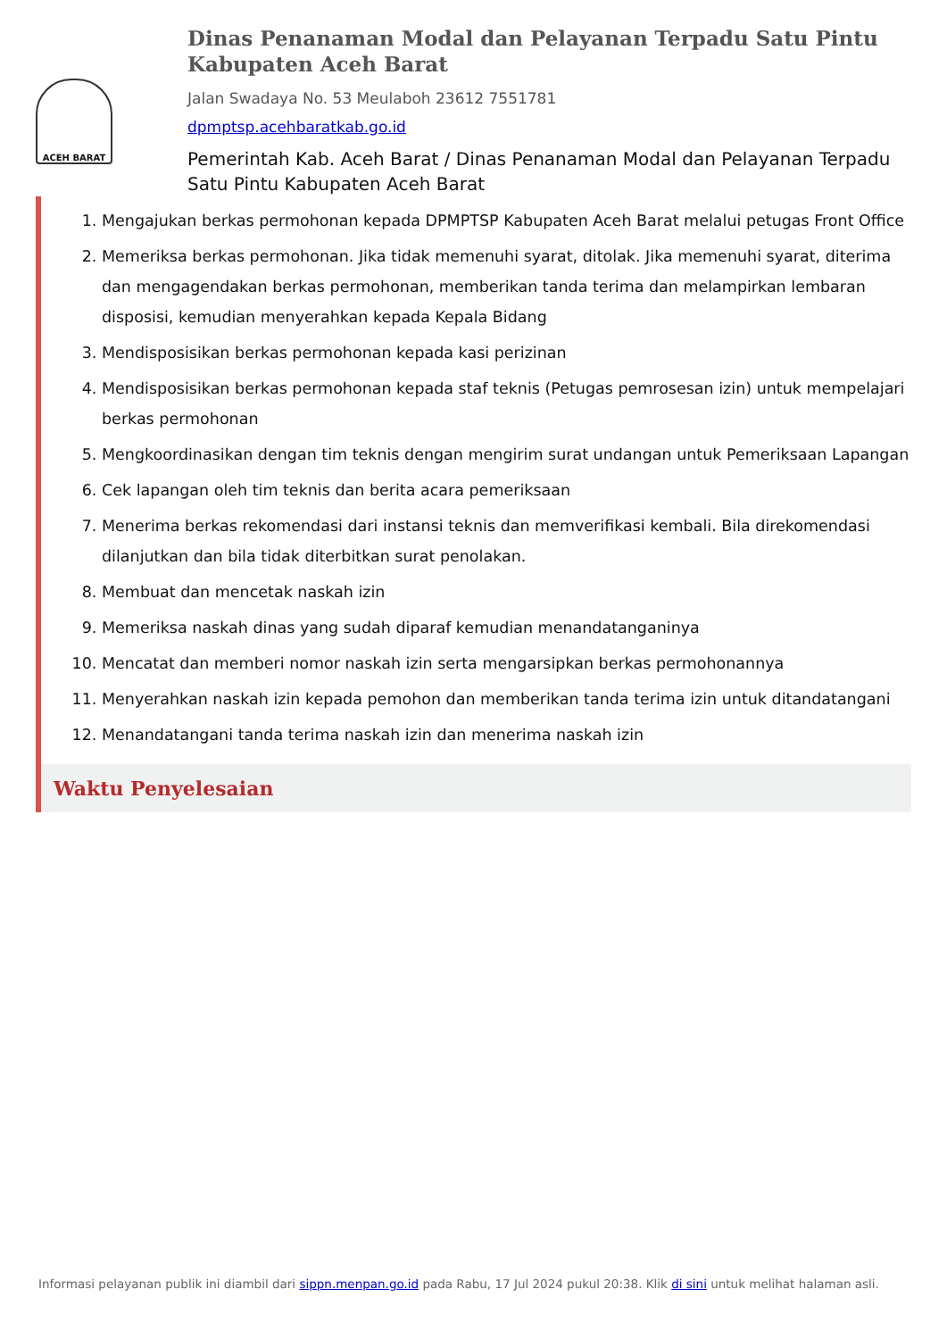ACEH BARAT
Dinas Penanaman Modal dan Pelayanan Terpadu Satu Pintu Kabupaten Aceh Barat
Jalan Swadaya No. 53 Meulaboh 23612 7551781
dpmptsp.acehbaratkab.go.id
Pemerintah Kab. Aceh Barat / Dinas Penanaman Modal dan Pelayanan Terpadu Satu Pintu Kabupaten Aceh Barat
1. Mengajukan berkas permohonan kepada DPMPTSP Kabupaten Aceh Barat melalui petugas Front Office
2. Memeriksa berkas permohonan. Jika tidak memenuhi syarat, ditolak. Jika memenuhi syarat, diterima dan mengagendakan berkas permohonan, memberikan tanda terima dan melampirkan lembaran disposisi, kemudian menyerahkan kepada Kepala Bidang
3. Mendisposisikan berkas permohonan kepada kasi perizinan
4. Mendisposisikan berkas permohonan kepada staf teknis (Petugas pemrosesan izin) untuk mempelajari berkas permohonan
5. Mengkoordinasikan dengan tim teknis dengan mengirim surat undangan untuk Pemeriksaan Lapangan
6. Cek lapangan oleh tim teknis dan berita acara pemeriksaan
7. Menerima berkas rekomendasi dari instansi teknis dan memverifikasi kembali. Bila direkomendasi dilanjutkan dan bila tidak diterbitkan surat penolakan.
8. Membuat dan mencetak naskah izin
9. Memeriksa naskah dinas yang sudah diparaf kemudian menandatanganinya
10. Mencatat dan memberi nomor naskah izin serta mengarsipkan berkas permohonannya
11. Menyerahkan naskah izin kepada pemohon dan memberikan tanda terima izin untuk ditandatangani
12. Menandatangani tanda terima naskah izin dan menerima naskah izin
Waktu Penyelesaian
Informasi pelayanan publik ini diambil dari sippn.menpan.go.id pada Rabu, 17 Jul 2024 pukul 20:38. Klik di sini untuk melihat halaman asli.